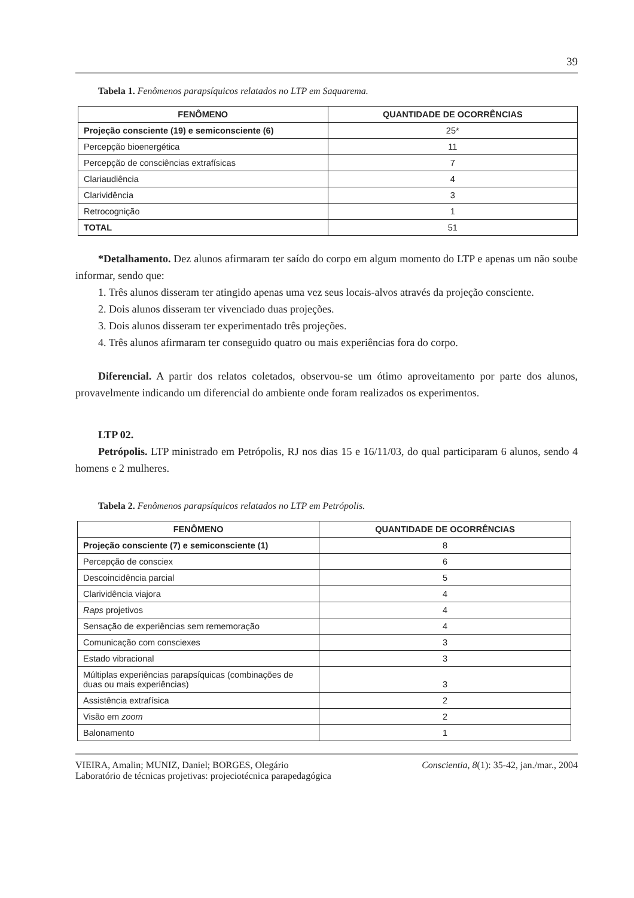39
Tabela 1. Fenômenos parapsíquicos relatados no LTP em Saquarema.
| FENÔMENO | QUANTIDADE DE OCORRÊNCIAS |
| --- | --- |
| Projeção consciente (19) e semiconsciente (6) | 25* |
| Percepção bioenergética | 11 |
| Percepção de consciências extrafísicas | 7 |
| Clariaudiência | 4 |
| Clarividência | 3 |
| Retrocognição | 1 |
| TOTAL | 51 |
*Detalhamento. Dez alunos afirmaram ter saído do corpo em algum momento do LTP e apenas um não soube informar, sendo que:
1. Três alunos disseram ter atingido apenas uma vez seus locais-alvos através da projeção consciente.
2. Dois alunos disseram ter vivenciado duas projeções.
3. Dois alunos disseram ter experimentado três projeções.
4. Três alunos afirmaram ter conseguido quatro ou mais experiências fora do corpo.
Diferencial. A partir dos relatos coletados, observou-se um ótimo aproveitamento por parte dos alunos, provavelmente indicando um diferencial do ambiente onde foram realizados os experimentos.
LTP 02.
Petrópolis. LTP ministrado em Petrópolis, RJ nos dias 15 e 16/11/03, do qual participaram 6 alunos, sendo 4 homens e 2 mulheres.
Tabela 2. Fenômenos parapsíquicos relatados no LTP em Petrópolis.
| FENÔMENO | QUANTIDADE DE OCORRÊNCIAS |
| --- | --- |
| Projeção consciente (7) e semiconsciente (1) | 8 |
| Percepção de consciex | 6 |
| Descoincidência parcial | 5 |
| Clarividência viajora | 4 |
| Raps projetivos | 4 |
| Sensação de experiências sem rememoração | 4 |
| Comunicação com consciexes | 3 |
| Estado vibracional | 3 |
| Múltiplas experiências parapsíquicas (combinações de duas ou mais experiências) | 3 |
| Assistência extrafísica | 2 |
| Visão em zoom | 2 |
| Balonamento | 1 |
VIEIRA, Amalin; MUNIZ, Daniel; BORGES, Olegário Conscientia, 8(1): 35-42, jan./mar., 2004
Laboratório de técnicas projetivas: projeciotécnica parapedagógica